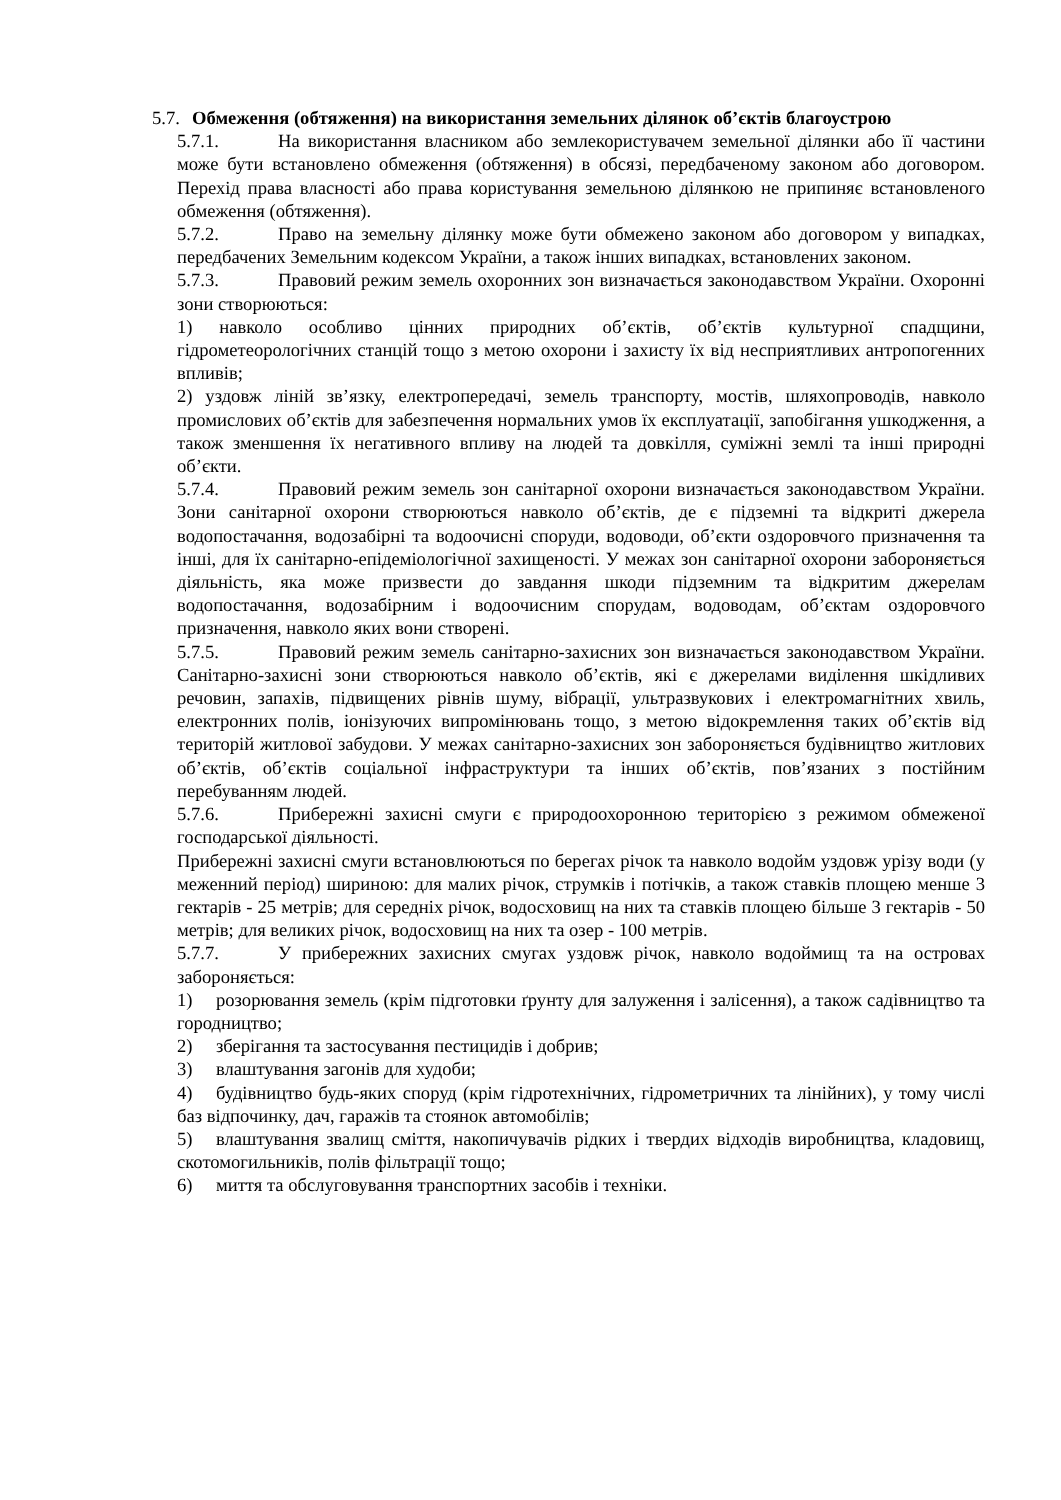5.7. Обмеження (обтяження) на використання земельних ділянок об’єктів благоустрою
5.7.1. На використання власником або землекористувачем земельної ділянки або її частини може бути встановлено обмеження (обтяження) в обсязі, передбаченому законом або договором. Перехід права власності або права користування земельною ділянкою не припиняє встановленого обмеження (обтяження).
5.7.2. Право на земельну ділянку може бути обмежено законом або договором у випадках, передбачених Земельним кодексом України, а також інших випадках, встановлених законом.
5.7.3. Правовий режим земель охоронних зон визначається законодавством України. Охоронні зони створюються:
1) навколо особливо цінних природних об’єктів, об’єктів культурної спадщини, гідрометеорологічних станцій тощо з метою охорони і захисту їх від несприятливих антропогенних впливів;
2) уздовж ліній зв’язку, електропередачі, земель транспорту, мостів, шляхопроводів, навколо промислових об’єктів для забезпечення нормальних умов їх експлуатації, запобігання ушкодження, а також зменшення їх негативного впливу на людей та довкілля, суміжні землі та інші природні об’єкти.
5.7.4. Правовий режим земель зон санітарної охорони визначається законодавством України. Зони санітарної охорони створюються навколо об’єктів, де є підземні та відкриті джерела водопостачання, водозабірні та водоочисні споруди, водоводи, об’єкти оздоровчого призначення та інші, для їх санітарно-епідеміологічної захищеності. У межах зон санітарної охорони забороняється діяльність, яка може призвести до завдання шкоди підземним та відкритим джерелам водопостачання, водозабірним і водоочисним спорудам, водоводам, об’єктам оздоровчого призначення, навколо яких вони створені.
5.7.5. Правовий режим земель санітарно-захисних зон визначається законодавством України. Санітарно-захисні зони створюються навколо об’єктів, які є джерелами виділення шкідливих речовин, запахів, підвищених рівнів шуму, вібрації, ультразвукових і електромагнітних хвиль, електронних полів, іонізуючих випромінювань тощо, з метою відокремлення таких об’єктів від територій житлової забудови. У межах санітарно-захисних зон забороняється будівництво житлових об’єктів, об’єктів соціальної інфраструктури та інших об’єктів, пов’язаних з постійним перебуванням людей.
5.7.6. Прибережні захисні смуги є природоохоронною територією з режимом обмеженої господарської діяльності.
Прибережні захисні смуги встановлюються по берегах річок та навколо водойм уздовж урізу води (у меженний період) шириною: для малих річок, струмків і потічків, а також ставків площею менше 3 гектарів - 25 метрів; для середніх річок, водосховищ на них та ставків площею більше 3 гектарів - 50 метрів; для великих річок, водосховищ на них та озер - 100 метрів.
5.7.7. У прибережних захисних смугах уздовж річок, навколо водоймищ та на островах забороняється:
1) розорювання земель (крім підготовки ґрунту для залуження і залісення), а також садівництво та городництво;
2) зберігання та застосування пестицидів і добрив;
3) влаштування загонів для худоби;
4) будівництво будь-яких споруд (крім гідротехнічних, гідрометричних та лінійних), у тому числі баз відпочинку, дач, гаражів та стоянок автомобілів;
5) влаштування звалищ сміття, накопичувачів рідких і твердих відходів виробництва, кладовищ, скотомогильників, полів фільтрації тощо;
6) миття та обслуговування транспортних засобів і техніки.